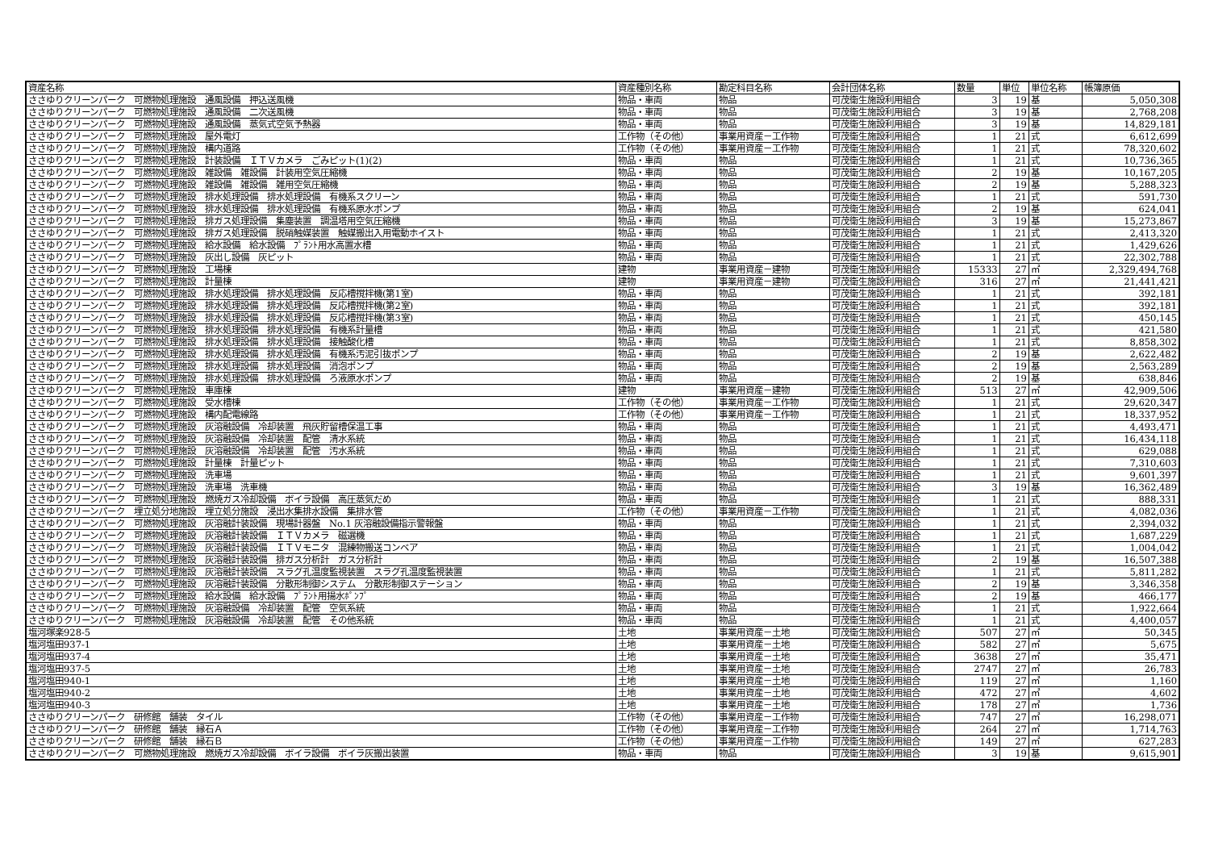| 資産名称 | 資産種別名称 | 勘定科目名称 | 会計団体名称 | 数量 | 単位 | 単位名称 | 帳簿原価 |
| --- | --- | --- | --- | --- | --- | --- | --- |
| ささゆりクリーンパーク 可燃物処理施設 通風設備 押込送風機 | 物品・車両 | 物品 | 可茂衛生施設利用組合 | 3 | 19 | 基 | 5,050,308 |
| ささゆりクリーンパーク 可燃物処理施設 通風設備 二次送風機 | 物品・車両 | 物品 | 可茂衛生施設利用組合 | 3 | 19 | 基 | 2,768,208 |
| ささゆりクリーンパーク 可燃物処理施設 通風設備 蒸気式空気予熱器 | 物品・車両 | 物品 | 可茂衛生施設利用組合 | 3 | 19 | 基 | 14,829,181 |
| ささゆりクリーンパーク 可燃物処理施設 屋外電灯 | 工作物（その他） | 事業用資産－工作物 | 可茂衛生施設利用組合 | 1 | 21 | 式 | 6,612,699 |
| ささゆりクリーンパーク 可燃物処理施設 構内道路 | 工作物（その他） | 事業用資産－工作物 | 可茂衛生施設利用組合 | 1 | 21 | 式 | 78,320,602 |
| ささゆりクリーンパーク 可燃物処理施設 計装設備 ＩＴＶカメラ ごみピット(1)(2) | 物品・車両 | 物品 | 可茂衛生施設利用組合 | 1 | 21 | 式 | 10,736,365 |
| ささゆりクリーンパーク 可燃物処理施設 雑設備 雑設備 計装用空気圧縮機 | 物品・車両 | 物品 | 可茂衛生施設利用組合 | 2 | 19 | 基 | 10,167,205 |
| ささゆりクリーンパーク 可燃物処理施設 雑設備 雑設備 雑用空気圧縮機 | 物品・車両 | 物品 | 可茂衛生施設利用組合 | 2 | 19 | 基 | 5,288,323 |
| ささゆりクリーンパーク 可燃物処理施設 排水処理設備 排水処理設備 有機系スクリーン | 物品・車両 | 物品 | 可茂衛生施設利用組合 | 1 | 21 | 式 | 591,730 |
| ささゆりクリーンパーク 可燃物処理施設 排水処理設備 排水処理設備 有機系原水ポンプ | 物品・車両 | 物品 | 可茂衛生施設利用組合 | 2 | 19 | 基 | 624,041 |
| ささゆりクリーンパーク 可燃物処理施設 排ガス処理設備 集塵装置 調温塔用空気圧縮機 | 物品・車両 | 物品 | 可茂衛生施設利用組合 | 3 | 19 | 基 | 15,273,867 |
| ささゆりクリーンパーク 可燃物処理施設 排ガス処理設備 脱硝触媒装置 触媒搬出入用電動ホイスト | 物品・車両 | 物品 | 可茂衛生施設利用組合 | 1 | 21 | 式 | 2,413,320 |
| ささゆりクリーンパーク 可燃物処理施設 給水設備 給水設備 ﾌﾟﾗﾝﾄ用水高置水槽 | 物品・車両 | 物品 | 可茂衛生施設利用組合 | 1 | 21 | 式 | 1,429,626 |
| ささゆりクリーンパーク 可燃物処理施設 灰出し設備 灰ピット | 物品・車両 | 物品 | 可茂衛生施設利用組合 | 1 | 21 | 式 | 22,302,788 |
| ささゆりクリーンパーク 可燃物処理施設 工場棟 | 建物 | 事業用資産－建物 | 可茂衛生施設利用組合 | 15333 | 27 | ㎡ | 2,329,494,768 |
| ささゆりクリーンパーク 可燃物処理施設 計量棟 | 建物 | 事業用資産－建物 | 可茂衛生施設利用組合 | 316 | 27 | ㎡ | 21,441,421 |
| ささゆりクリーンパーク 可燃物処理施設 排水処理設備 排水処理設備 反応槽撹拌機(第1室) | 物品・車両 | 物品 | 可茂衛生施設利用組合 | 1 | 21 | 式 | 392,181 |
| ささゆりクリーンパーク 可燃物処理施設 排水処理設備 排水処理設備 反応槽撹拌機(第2室) | 物品・車両 | 物品 | 可茂衛生施設利用組合 | 1 | 21 | 式 | 392,181 |
| ささゆりクリーンパーク 可燃物処理施設 排水処理設備 排水処理設備 反応槽撹拌機(第3室) | 物品・車両 | 物品 | 可茂衛生施設利用組合 | 1 | 21 | 式 | 450,145 |
| ささゆりクリーンパーク 可燃物処理施設 排水処理設備 排水処理設備 有機系計量槽 | 物品・車両 | 物品 | 可茂衛生施設利用組合 | 1 | 21 | 式 | 421,580 |
| ささゆりクリーンパーク 可燃物処理施設 排水処理設備 排水処理設備 接触酸化槽 | 物品・車両 | 物品 | 可茂衛生施設利用組合 | 1 | 21 | 式 | 8,858,302 |
| ささゆりクリーンパーク 可燃物処理施設 排水処理設備 排水処理設備 有機系汚泥引抜ポンプ | 物品・車両 | 物品 | 可茂衛生施設利用組合 | 2 | 19 | 基 | 2,622,482 |
| ささゆりクリーンパーク 可燃物処理施設 排水処理設備 排水処理設備 消泡ポンプ | 物品・車両 | 物品 | 可茂衛生施設利用組合 | 2 | 19 | 基 | 2,563,289 |
| ささゆりクリーンパーク 可燃物処理施設 排水処理設備 排水処理設備 ろ液原水ポンプ | 物品・車両 | 物品 | 可茂衛生施設利用組合 | 2 | 19 | 基 | 638,846 |
| ささゆりクリーンパーク 可燃物処理施設 車庫棟 | 建物 | 事業用資産－建物 | 可茂衛生施設利用組合 | 513 | 27 | ㎡ | 42,909,506 |
| ささゆりクリーンパーク 可燃物処理施設 受水槽棟 | 工作物（その他） | 事業用資産－工作物 | 可茂衛生施設利用組合 | 1 | 21 | 式 | 29,620,347 |
| ささゆりクリーンパーク 可燃物処理施設 構内配電線路 | 工作物（その他） | 事業用資産－工作物 | 可茂衛生施設利用組合 | 1 | 21 | 式 | 18,337,952 |
| ささゆりクリーンパーク 可燃物処理施設 灰溶融設備 冷却装置 飛灰貯留槽保温工事 | 物品・車両 | 物品 | 可茂衛生施設利用組合 | 1 | 21 | 式 | 4,493,471 |
| ささゆりクリーンパーク 可燃物処理施設 灰溶融設備 冷却装置 配管 清水系統 | 物品・車両 | 物品 | 可茂衛生施設利用組合 | 1 | 21 | 式 | 16,434,118 |
| ささゆりクリーンパーク 可燃物処理施設 灰溶融設備 冷却装置 配管 汚水系統 | 物品・車両 | 物品 | 可茂衛生施設利用組合 | 1 | 21 | 式 | 629,088 |
| ささゆりクリーンパーク 可燃物処理施設 計量棟 計量ピット | 物品・車両 | 物品 | 可茂衛生施設利用組合 | 1 | 21 | 式 | 7,310,603 |
| ささゆりクリーンパーク 可燃物処理施設 洗車場 | 物品・車両 | 物品 | 可茂衛生施設利用組合 | 1 | 21 | 式 | 9,601,397 |
| ささゆりクリーンパーク 可燃物処理施設 洗車場 洗車機 | 物品・車両 | 物品 | 可茂衛生施設利用組合 | 3 | 19 | 基 | 16,362,489 |
| ささゆりクリーンパーク 可燃物処理施設 燃焼ガス冷却設備 ボイラ設備 高圧蒸気だめ | 物品・車両 | 物品 | 可茂衛生施設利用組合 | 1 | 21 | 式 | 888,331 |
| ささゆりクリーンパーク 埋立処分地施設 埋立処分施設 浸出水集排水設備 集排水管 | 工作物（その他） | 事業用資産－工作物 | 可茂衛生施設利用組合 | 1 | 21 | 式 | 4,082,036 |
| ささゆりクリーンパーク 可燃物処理施設 灰溶融計装設備 現場計器盤 No.1 灰溶融設備指示警報盤 | 物品・車両 | 物品 | 可茂衛生施設利用組合 | 1 | 21 | 式 | 2,394,032 |
| ささゆりクリーンパーク 可燃物処理施設 灰溶融計装設備 ＩＴＶカメラ 磁選機 | 物品・車両 | 物品 | 可茂衛生施設利用組合 | 1 | 21 | 式 | 1,687,229 |
| ささゆりクリーンパーク 可燃物処理施設 灰溶融計装設備 ＩＴＶモニタ 混練物搬送コンベア | 物品・車両 | 物品 | 可茂衛生施設利用組合 | 1 | 21 | 式 | 1,004,042 |
| ささゆりクリーンパーク 可燃物処理施設 灰溶融計装設備 排ガス分析計 ガス分析計 | 物品・車両 | 物品 | 可茂衛生施設利用組合 | 2 | 19 | 基 | 16,507,388 |
| ささゆりクリーンパーク 可燃物処理施設 灰溶融計装設備 スラグ孔温度監視装置 スラグ孔温度監視装置 | 物品・車両 | 物品 | 可茂衛生施設利用組合 | 1 | 21 | 式 | 5,811,282 |
| ささゆりクリーンパーク 可燃物処理施設 灰溶融計装設備 分散形制御システム 分散形制御ステーション | 物品・車両 | 物品 | 可茂衛生施設利用組合 | 2 | 19 | 基 | 3,346,358 |
| ささゆりクリーンパーク 可燃物処理施設 給水設備 給水設備 ﾌﾟﾗﾝﾄ用揚水ﾎﾟﾝﾌﾟ | 物品・車両 | 物品 | 可茂衛生施設利用組合 | 2 | 19 | 基 | 466,177 |
| ささゆりクリーンパーク 可燃物処理施設 灰溶融設備 冷却装置 配管 空気系統 | 物品・車両 | 物品 | 可茂衛生施設利用組合 | 1 | 21 | 式 | 1,922,664 |
| ささゆりクリーンパーク 可燃物処理施設 灰溶融設備 冷却装置 配管 その他系統 | 物品・車両 | 物品 | 可茂衛生施設利用組合 | 1 | 21 | 式 | 4,400,057 |
| 塩河塚楽928-5 | 土地 | 事業用資産－土地 | 可茂衛生施設利用組合 | 507 | 27 | ㎡ | 50,345 |
| 塩河塩田937-1 | 土地 | 事業用資産－土地 | 可茂衛生施設利用組合 | 582 | 27 | ㎡ | 5,675 |
| 塩河塩田937-4 | 土地 | 事業用資産－土地 | 可茂衛生施設利用組合 | 3638 | 27 | ㎡ | 35,471 |
| 塩河塩田937-5 | 土地 | 事業用資産－土地 | 可茂衛生施設利用組合 | 2747 | 27 | ㎡ | 26,783 |
| 塩河塩田940-1 | 土地 | 事業用資産－土地 | 可茂衛生施設利用組合 | 119 | 27 | ㎡ | 1,160 |
| 塩河塩田940-2 | 土地 | 事業用資産－土地 | 可茂衛生施設利用組合 | 472 | 27 | ㎡ | 4,602 |
| 塩河塩田940-3 | 土地 | 事業用資産－土地 | 可茂衛生施設利用組合 | 178 | 27 | ㎡ | 1,736 |
| ささゆりクリーンパーク 研修館 舗装 タイル | 工作物（その他） | 事業用資産－工作物 | 可茂衛生施設利用組合 | 747 | 27 | ㎡ | 16,298,071 |
| ささゆりクリーンパーク 研修館 舗装 縁石Ａ | 工作物（その他） | 事業用資産－工作物 | 可茂衛生施設利用組合 | 264 | 27 | ㎡ | 1,714,763 |
| ささゆりクリーンパーク 研修館 舗装 縁石Ｂ | 工作物（その他） | 事業用資産－工作物 | 可茂衛生施設利用組合 | 149 | 27 | ㎡ | 627,283 |
| ささゆりクリーンパーク 可燃物処理施設 燃焼ガス冷却設備 ボイラ設備 ボイラ灰搬出装置 | 物品・車両 | 物品 | 可茂衛生施設利用組合 | 3 | 19 | 基 | 9,615,901 |